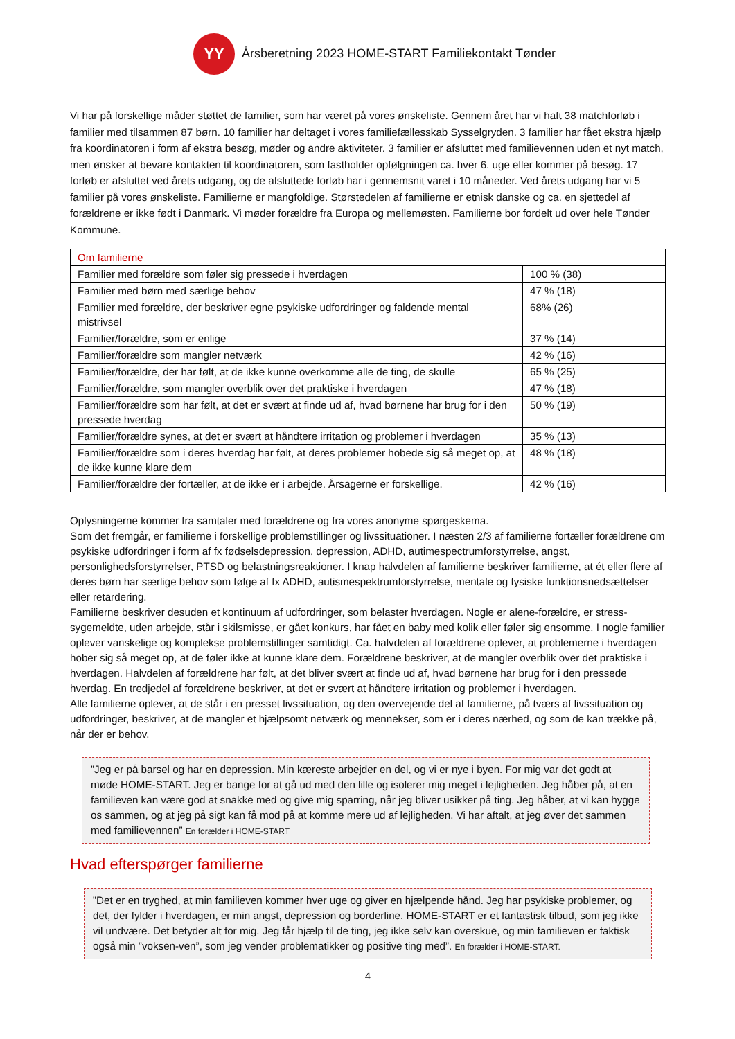YY
Årsberetning 2023 HOME-START Familiekontakt Tønder
Vi har på forskellige måder støttet de familier, som har været på vores ønskeliste. Gennem året har vi haft 38 matchforløb i familier med tilsammen 87 børn. 10 familier har deltaget i vores familiefællesskab Sysselgryden. 3 familier har fået ekstra hjælp fra koordinatoren i form af ekstra besøg, møder og andre aktiviteter. 3 familier er afsluttet med familievennen uden et nyt match, men ønsker at bevare kontakten til koordinatoren, som fastholder opfølgningen ca. hver 6. uge eller kommer på besøg. 17 forløb er afsluttet ved årets udgang, og de afsluttede forløb har i gennemsnit varet i 10 måneder. Ved årets udgang har vi 5 familier på vores ønskeliste. Familierne er mangfoldige. Størstedelen af familierne er etnisk danske og ca. en sjettedel af forældrene er ikke født i Danmark. Vi møder forældre fra Europa og mellemøsten. Familierne bor fordelt ud over hele Tønder Kommune.
| Om familierne | |
| Familier med forældre som føler sig pressede i hverdagen | 100 % (38) |
| Familier med børn med særlige behov | 47 % (18) |
| Familier med forældre, der beskriver egne psykiske udfordringer og faldende mental mistrivsel | 68% (26) |
| Familier/forældre, som er enlige | 37 % (14) |
| Familier/forældre som mangler netværk | 42 % (16) |
| Familier/forældre, der har følt, at de ikke kunne overkomme alle de ting, de skulle | 65 % (25) |
| Familier/forældre, som mangler overblik over det praktiske i hverdagen | 47 % (18) |
| Familier/forældre som har følt, at det er svært at finde ud af, hvad børnene har brug for i den pressede hverdag | 50 % (19) |
| Familier/forældre synes, at det er svært at håndtere irritation og problemer i hverdagen | 35 % (13) |
| Familier/forældre som i deres hverdag har følt, at deres problemer hobede sig så meget op, at de ikke kunne klare dem | 48 % (18) |
| Familier/forældre der fortæller, at de ikke er i arbejde. Årsagerne er forskellige. | 42 % (16) |
Oplysningerne kommer fra samtaler med forældrene og fra vores anonyme spørgeskema.
Som det fremgår, er familierne i forskellige problemstillinger og livssituationer. I næsten 2/3 af familierne fortæller forældrene om psykiske udfordringer i form af fx fødselsdepression, depression, ADHD, autimespectrumforstyrrelse, angst, personlighedsforstyrrelser, PTSD og belastningsreaktioner. I knap halvdelen af familierne beskriver familierne, at ét eller flere af deres børn har særlige behov som følge af fx ADHD, autismespektrumforstyrrelse, mentale og fysiske funktionsnedsættelser eller retardering.
Familierne beskriver desuden et kontinuum af udfordringer, som belaster hverdagen. Nogle er alene-forældre, er stress-sygemeldte, uden arbejde, står i skilsmisse, er gået konkurs, har fået en baby med kolik eller føler sig ensomme. I nogle familier oplever vanskelige og komplekse problemstillinger samtidigt. Ca. halvdelen af forældrene oplever, at problemerne i hverdagen hober sig så meget op, at de føler ikke at kunne klare dem. Forældrene beskriver, at de mangler overblik over det praktiske i hverdagen. Halvdelen af forældrene har følt, at det bliver svært at finde ud af, hvad børnene har brug for i den pressede hverdag. En tredjedel af forældrene beskriver, at det er svært at håndtere irritation og problemer i hverdagen.
Alle familierne oplever, at de står i en presset livssituation, og den overvejende del af familierne, på tværs af livssituation og udfordringer, beskriver, at de mangler et hjælpsomt netværk og mennekser, som er i deres nærhed, og som de kan trække på, når der er behov.
”Jeg er på barsel og har en depression. Min kæreste arbejder en del, og vi er nye i byen. For mig var det godt at møde HOME-START. Jeg er bange for at gå ud med den lille og isolerer mig meget i lejligheden. Jeg håber på, at en familieven kan være god at snakke med og give mig sparring, når jeg bliver usikker på ting. Jeg håber, at vi kan hygge os sammen, og at jeg på sigt kan få mod på at komme mere ud af lejligheden. Vi har aftalt, at jeg øver det sammen med familievennen” En forælder i HOME-START
Hvad efterspørger familierne
”Det er en tryghed, at min familieven kommer hver uge og giver en hjælpende hånd. Jeg har psykiske problemer, og det, der fylder i hverdagen, er min angst, depression og borderline. HOME-START er et fantastisk tilbud, som jeg ikke vil undvære. Det betyder alt for mig. Jeg får hjælp til de ting, jeg ikke selv kan overskue, og min familieven er faktisk også min ”voksen-ven”, som jeg vender problematikker og positive ting med”. En forælder i HOME-START.
4